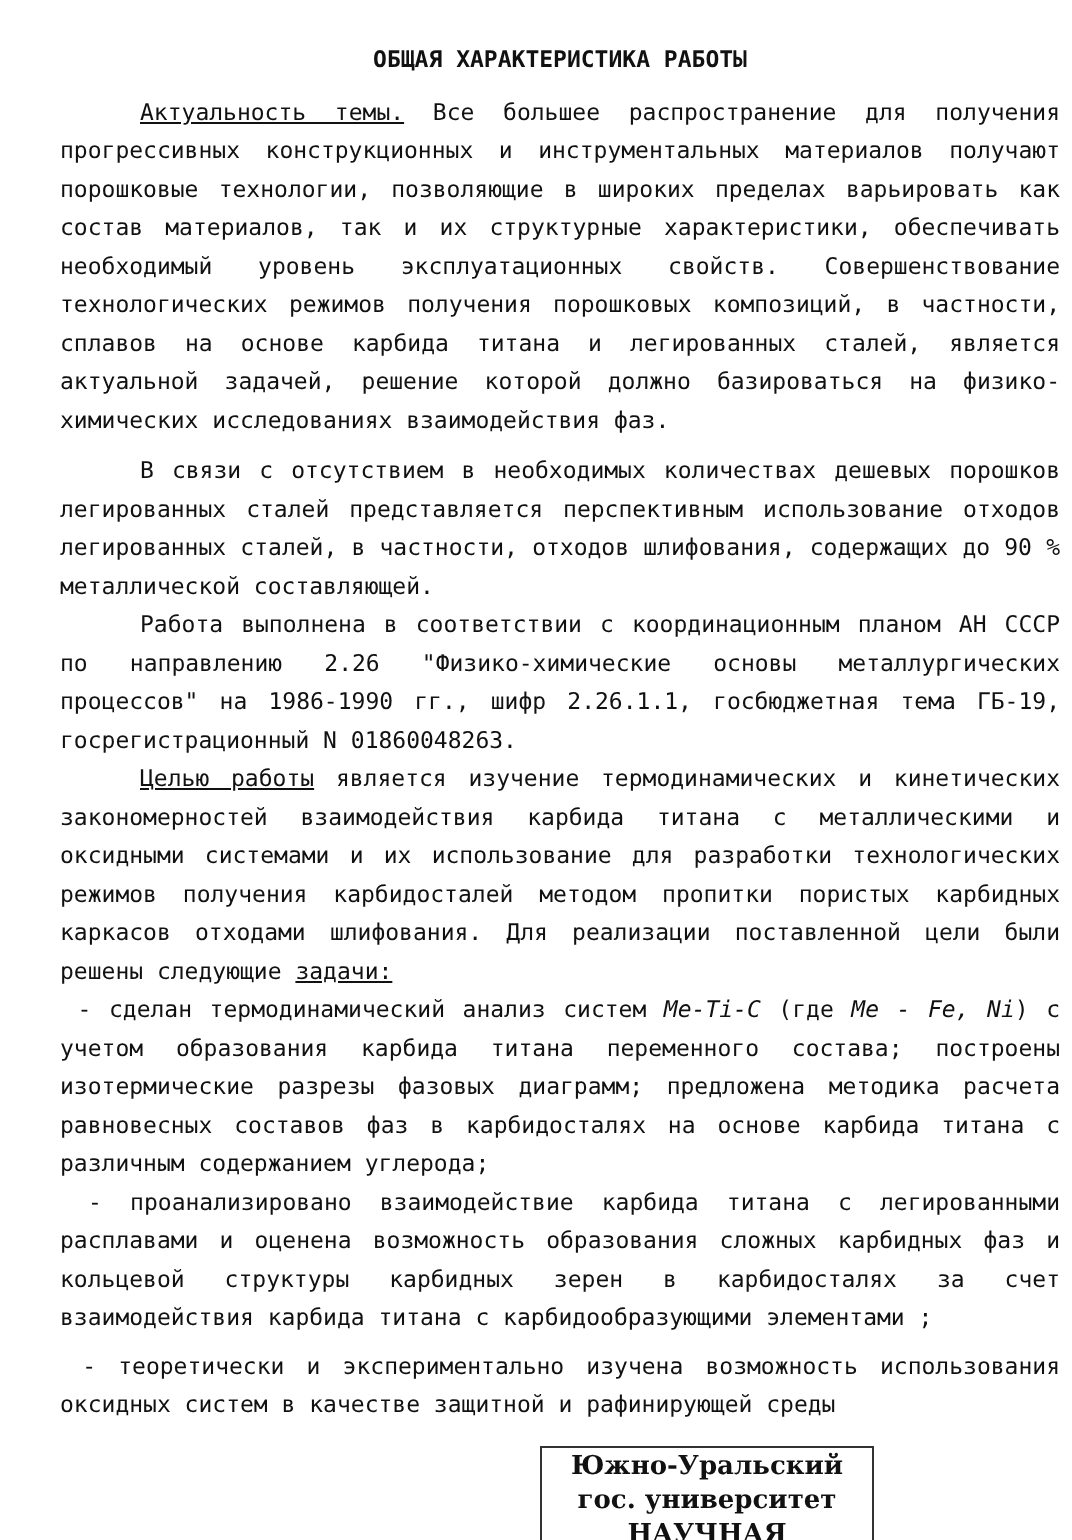ОБЩАЯ ХАРАКТЕРИСТИКА РАБОТЫ
Актуальность темы. Все большее распространение для получения прогрессивных конструкционных и инструментальных материалов получают порошковые технологии, позволяющие в широких пределах варьировать как состав материалов, так и их структурные характеристики, обеспечивать необходимый уровень эксплуатационных свойств. Совершенствование технологических режимов получения порошковых композиций, в частности, сплавов на основе карбида титана и легированных сталей, является актуальной задачей, решение которой должно базироваться на физико-химических исследованиях взаимодействия фаз.
В связи с отсутствием в необходимых количествах дешевых порошков легированных сталей представляется перспективным использование отходов легированных сталей, в частности, отходов шлифования, содержащих до 90 % металлической составляющей.
Работа выполнена в соответствии с координационным планом АН СССР по направлению 2.26 "Физико-химические основы металлургических процессов" на 1986-1990 гг., шифр 2.26.1.1, госбюджетная тема ГБ-19, госрегистрационный N 01860048263.
Целью работы является изучение термодинамических и кинетических закономерностей взаимодействия карбида титана с металлическими и оксидными системами и их использование для разработки технологических режимов получения карбидосталей методом пропитки пористых карбидных каркасов отходами шлифования. Для реализации поставленной цели были решены следующие задачи:
- сделан термодинамический анализ систем Me-Ti-C (где Me - Fe, Ni) с учетом образования карбида титана переменного состава; построены изотермические разрезы фазовых диаграмм; предложена методика расчета равновесных составов фаз в карбидосталях на основе карбида титана с различным содержанием углерода;
- проанализировано взаимодействие карбида титана с легированными расплавами и оценена возможность образования сложных карбидных фаз и кольцевой структуры карбидных зерен в карбидосталях за счет взаимодействия карбида титана с карбидообразующими элементами ;
- теоретически и экспериментально изучена возможность использования оксидных систем в качестве защитной и рафинирующей среды
Южно-Уральский
гос. университет
НАУЧНАЯ